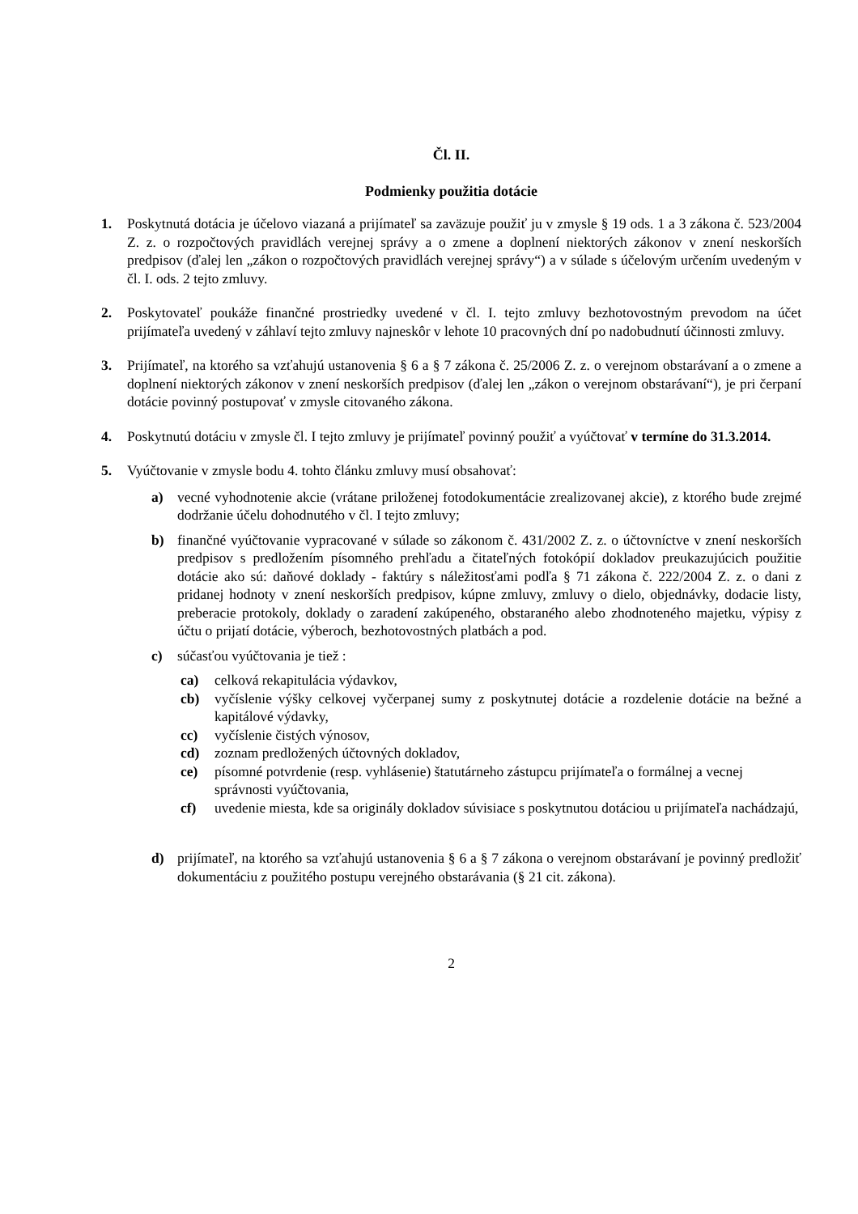Čl. II.
Podmienky použitia dotácie
1. Poskytnutá dotácia je účelovo viazaná a prijímateľ sa zaväzuje použiť ju v zmysle § 19 ods. 1 a 3 zákona č. 523/2004 Z. z. o rozpočtových pravidlách verejnej správy a o zmene a doplnení niektorých zákonov v znení neskorších predpisov (ďalej len „zákon o rozpočtových pravidlách verejnej správy“) a v súlade s účelovým určením uvedeným v čl. I. ods. 2 tejto zmluvy.
2. Poskytovateľ poukáže finančné prostriedky uvedené v čl. I. tejto zmluvy bezhotovostným prevodom na účet prijímateľa uvedený v záhlaví tejto zmluvy najneskôr v lehote 10 pracovných dní po nadobudnutí účinnosti zmluvy.
3. Prijímateľ, na ktorého sa vzťahujú ustanovenia § 6 a § 7 zákona č. 25/2006 Z. z. o verejnom obstarávaní a o zmene a doplnení niektorých zákonov v znení neskorších predpisov (ďalej len „zákon o verejnom obstarávaní“), je pri čerpaní dotácie povinný postupovať v zmysle citovaného zákona.
4. Poskytnutú dotáciu v zmysle čl. I tejto zmluvy je prijímateľ povinný použiť a vyúčtovať v termíne do 31.3.2014.
5. Vyúčtovanie v zmysle bodu 4. tohto článku zmluvy musí obsahovať:
a) vecné vyhodnotenie akcie (vrátane priloženej fotodokumentácie zrealizovanej akcie), z ktorého bude zrejmé dodržanie účelu dohodnutého v čl. I tejto zmluvy;
b) finančné vyúčtovanie vypracované v súlade so zákonom č. 431/2002 Z. z. o účtovníctve v znení neskorších predpisov s predložením písomného prehľadu a čitateľných fotokópií dokladov preukazujúcich použitie dotácie ako sú: daňové doklady - faktúry s náležitosťami podľa § 71 zákona č. 222/2004 Z. z. o dani z pridanej hodnoty v znení neskorších predpisov, kúpne zmluvy, zmluvy o dielo, objednávky, dodacie listy, preberacie protokoly, doklady o zaradení zakúpeného, obstaraného alebo zhodnoteného majetku, výpisy z účtu o prijatí dotácie, výberoch, bezhotovostných platbách a pod.
c) súčasťou vyúčtovania je tiež :
ca) celková rekapitulácia výdavkov,
cb) vyčíslenie výšky celkovej vyčerpanej sumy z poskytnutej dotácie a rozdelenie dotácie na bežné a kapitálové výdavky,
cc) vyčíslenie čistých výnosov,
cd) zoznam predložených účtovných dokladov,
ce) písomné potvrdenie (resp. vyhlásenie) štatutárneho zástupcu prijímateľa o formálnej a vecnej správnosti vyúčtovania,
cf) uvedenie miesta, kde sa originály dokladov súvisiace s poskytnutou dotáciou u prijímateľa nachádzajú,
d) prijímateľ, na ktorého sa vzťahujú ustanovenia § 6 a § 7 zákona o verejnom obstarávaní je povinný predložiť dokumentáciu z použitého postupu verejného obstarávania (§ 21 cit. zákona).
2